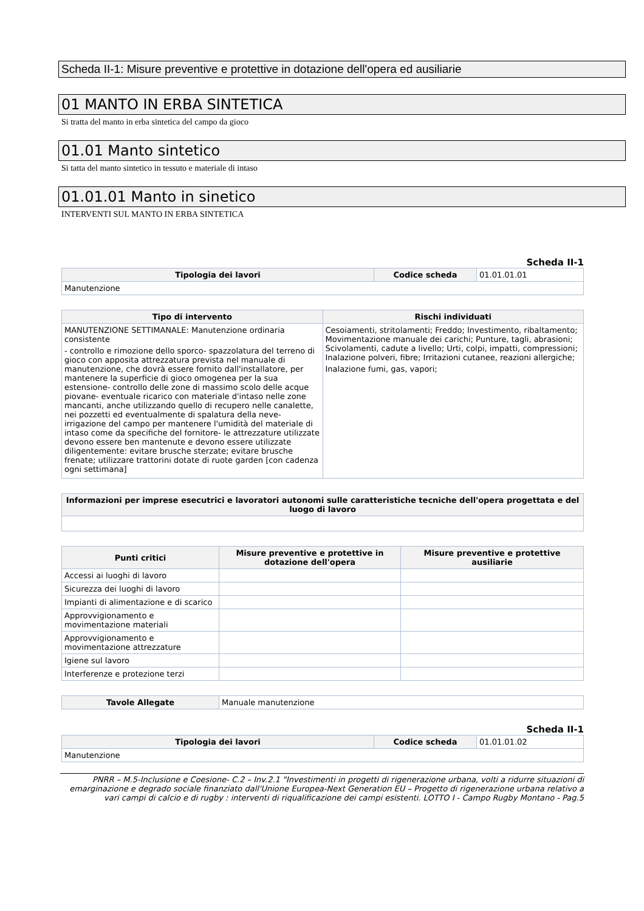Scheda II-1: Misure preventive e protettive in dotazione dell'opera ed ausiliarie
01 MANTO IN ERBA SINTETICA
Si tratta del manto in erba sintetica del campo da gioco
01.01 Manto sintetico
Si tatta del manto sintetico in tessuto e materiale di intaso
01.01.01 Manto in sinetico
INTERVENTI SUL MANTO IN ERBA SINTETICA
Scheda II-1
| Tipologia dei lavori | Codice scheda | 01.01.01.01 |
| Manutenzione | | |
| Tipo di intervento | Rischi individuati |
| --- | --- |
| MANUTENZIONE SETTIMANALE: Manutenzione ordinaria consistente - controllo e rimozione dello sporco- spazzolatura del terreno di gioco con apposita attrezzatura prevista nel manuale di manutenzione, che dovrà essere fornito dall'installatore, per mantenere la superficie di gioco omogenea per la sua estensione- controllo delle zone di massimo scolo delle acque piovane- eventuale ricarico con materiale d'intaso nelle zone mancanti, anche utilizzando quello di recupero nelle canalette, nei pozzetti ed eventualmente di spalatura della neve- irrigazione del campo per mantenere l'umidità del materiale di intaso come da specifiche del fornitore- le attrezzature utilizzate devono essere ben mantenute e devono essere utilizzate diligentemente: evitare brusche sterzate; evitare brusche frenate; utilizzare trattorini dotate di ruote garden [con cadenza ogni settimana] | Cesoiamenti, stritolamenti; Freddo; Investimento, ribaltamento; Movimentazione manuale dei carichi; Punture, tagli, abrasioni; Scivolamenti, cadute a livello; Urti, colpi, impatti, compressioni; Inalazione polveri, fibre; Irritazioni cutanee, reazioni allergiche; Inalazione fumi, gas, vapori; |
| Informazioni per imprese esecutrici e lavoratori autonomi sulle caratteristiche tecniche dell'opera progettata e del luogo di lavoro |
| --- |
| Punti critici | Misure preventive e protettive in dotazione dell'opera | Misure preventive e protettive ausiliarie |
| --- | --- | --- |
| Accessi ai luoghi di lavoro | | |
| Sicurezza dei luoghi di lavoro | | |
| Impianti di alimentazione e di scarico | | |
| Approvvigionamento e movimentazione materiali | | |
| Approvvigionamento e movimentazione attrezzature | | |
| Igiene sul lavoro | | |
| Interferenze e protezione terzi | | |
| Tavole Allegate | Manuale manutenzione |
Scheda II-1
| Tipologia dei lavori | Codice scheda | 01.01.01.02 |
| Manutenzione | | |
PNRR – M.5-Inclusione e Coesione- C.2 – Inv.2.1 "Investimenti in progetti di rigenerazione urbana, volti a ridurre situazioni di emarginazione e degrado sociale finanziato dall'Unione Europea-Next Generation EU – Progetto di rigenerazione urbana relativo a vari campi di calcio e di rugby : interventi di riqualificazione dei campi esistenti. LOTTO I - Campo Rugby Montano - Pag.5